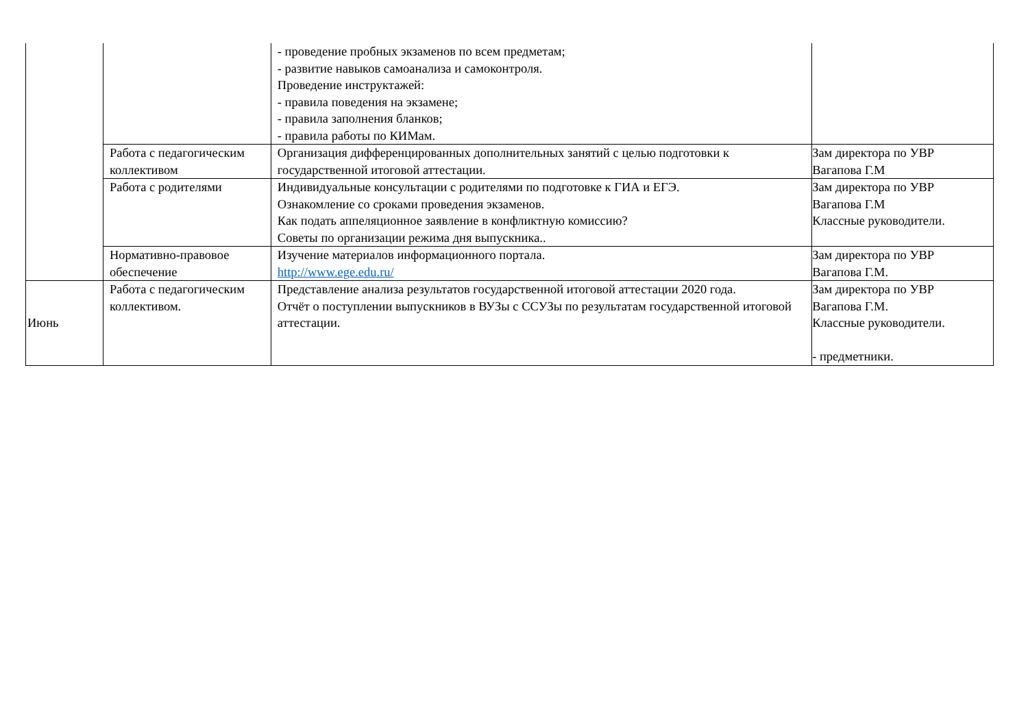| | | - проведение пробных экзаменов по всем предметам; - развитие навыков самоанализа и самоконтроля. Проведение инструктажей: - правила поведения на экзамене; - правила заполнения бланков; - правила работы по КИМам. | |
| | Работа с педагогическим коллективом | Организация дифференцированных дополнительных занятий с целью подготовки к государственной итоговой аттестации. | Зам директора по УВР Вагапова Г.М |
| | Работа с родителями | Индивидуальные консультации с родителями по подготовке к ГИА и ЕГЭ. Ознакомление со сроками проведения экзаменов. Как подать аппеляционное заявление в конфликтную комиссию? Советы по организации режима дня выпускника.. | Зам директора по УВР Вагапова Г.М Классные руководители. |
| | Нормативно-правовое обеспечение | Изучение материалов информационного портала. http://www.ege.edu.ru/ | Зам директора по УВР Вагапова Г.М. |
| Июнь | Работа с педагогическим коллективом. | Представление анализа результатов государственной итоговой аттестации 2020 года. Отчёт о поступлении выпускников в ВУЗы с ССУЗы по результатам государственной итоговой аттестации. | Зам директора по УВР Вагапова Г.М. Классные руководители. - предметники. |